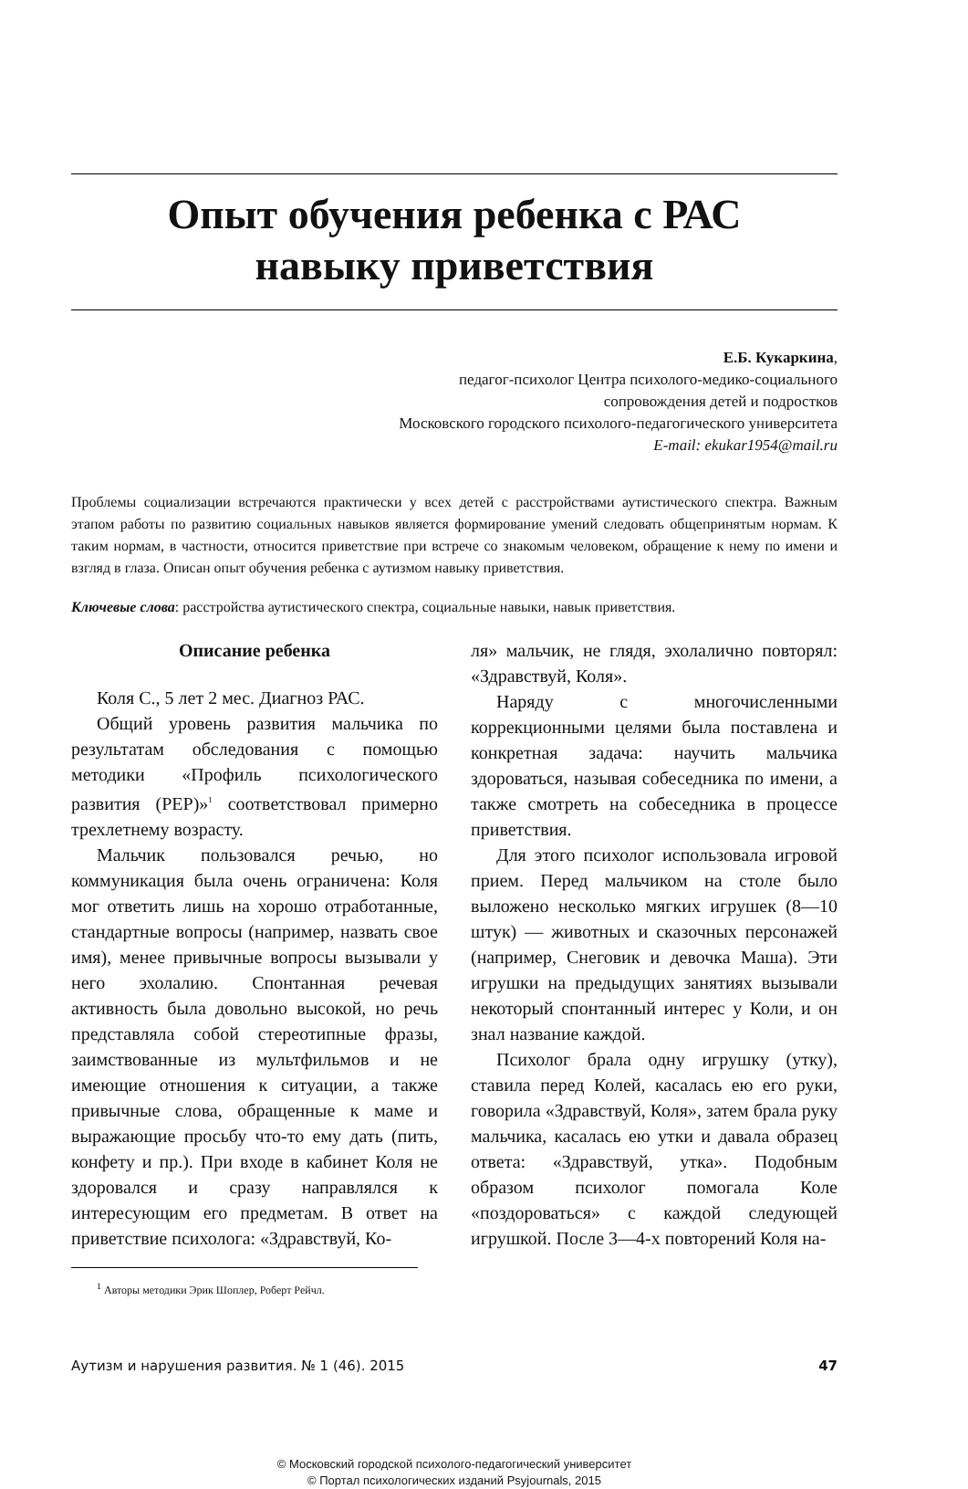Опыт обучения ребенка с РАС
навыку приветствия
Е.Б. Кукаркина,
педагог-психолог Центра психолого-медико-социального
сопровождения детей и подростков
Московского городского психолого-педагогического университета
E-mail: ekukar1954@mail.ru
Проблемы социализации встречаются практически у всех детей с расстройствами аутистического спектра. Важным этапом работы по развитию социальных навыков является формирование умений следовать общепринятым нормам. К таким нормам, в частности, относится приветствие при встрече со знакомым человеком, обращение к нему по имени и взгляд в глаза. Описан опыт обучения ребенка с аутизмом навыку приветствия.
Ключевые слова: расстройства аутистического спектра, социальные навыки, навык приветствия.
Описание ребенка
Коля С., 5 лет 2 мес. Диагноз РАС.
Общий уровень развития мальчика по результатам обследования с помощью методики «Профиль психологического развития (PEP)»<sup>1</sup> соответствовал примерно трехлетнему возрасту.
Мальчик пользовался речью, но коммуникация была очень ограничена: Коля мог ответить лишь на хорошо отработанные, стандартные вопросы (например, назвать свое имя), менее привычные вопросы вызывали у него эхолалию. Спонтанная речевая активность была довольно высокой, но речь представляла собой стереотипные фразы, заимствованные из мультфильмов и не имеющие отношения к ситуации, а также привычные слова, обращенные к маме и выражающие просьбу что-то ему дать (пить, конфету и пр.). При входе в кабинет Коля не здоровался и сразу направлялся к интересующим его предметам. В ответ на приветствие психолога: «Здравствуй, Ко-
<sup>1</sup> Авторы методики Эрик Шоплер, Роберт Рейчл.
ля» мальчик, не глядя, эхолалично повторял: «Здравствуй, Коля».
Наряду с многочисленными коррекционными целями была поставлена и конкретная задача: научить мальчика здороваться, называя собеседника по имени, а также смотреть на собеседника в процессе приветствия.
Для этого психолог использовала игровой прием. Перед мальчиком на столе было выложено несколько мягких игрушек (8—10 штук) — животных и сказочных персонажей (например, Снеговик и девочка Маша). Эти игрушки на предыдущих занятиях вызывали некоторый спонтанный интерес у Коли, и он знал название каждой.
Психолог брала одну игрушку (утку), ставила перед Колей, касалась ею его руки, говорила «Здравствуй, Коля», затем брала руку мальчика, касалась ею утки и давала образец ответа: «Здравствуй, утка». Подобным образом психолог помогала Коле «поздороваться» с каждой следующей игрушкой. После 3—4-х повторений Коля на-
Аутизм и нарушения развития. № 1 (46). 2015 47
© Московский городской психолого-педагогический университет
© Портал психологических изданий Psyjournals, 2015